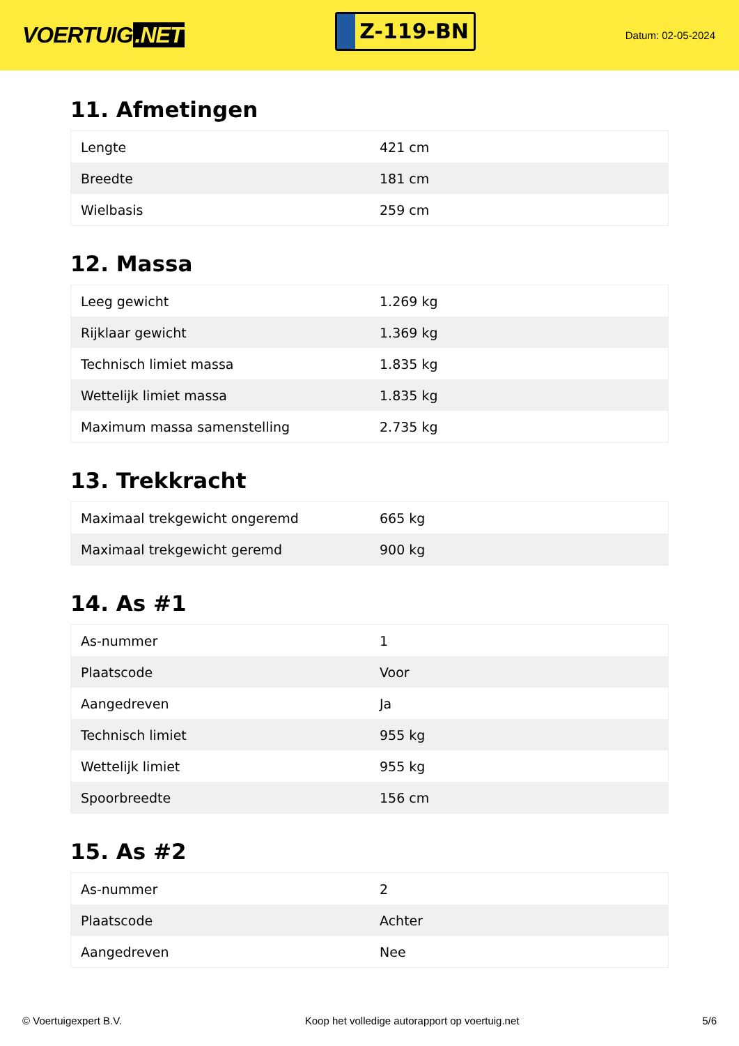VOERTUIG.NET
Z-119-BN
Datum: 02-05-2024
11. Afmetingen
| Lengte | 421 cm |
| Breedte | 181 cm |
| Wielbasis | 259 cm |
12. Massa
| Leeg gewicht | 1.269 kg |
| Rijklaar gewicht | 1.369 kg |
| Technisch limiet massa | 1.835 kg |
| Wettelijk limiet massa | 1.835 kg |
| Maximum massa samenstelling | 2.735 kg |
13. Trekkracht
| Maximaal trekgewicht ongeremd | 665 kg |
| Maximaal trekgewicht geremd | 900 kg |
14. As #1
| As-nummer | 1 |
| Plaatscode | Voor |
| Aangedreven | Ja |
| Technisch limiet | 955 kg |
| Wettelijk limiet | 955 kg |
| Spoorbreedte | 156 cm |
15. As #2
| As-nummer | 2 |
| Plaatscode | Achter |
| Aangedreven | Nee |
© Voertuigexpert B.V. Koop het volledige autorapport op voertuig.net 5/6